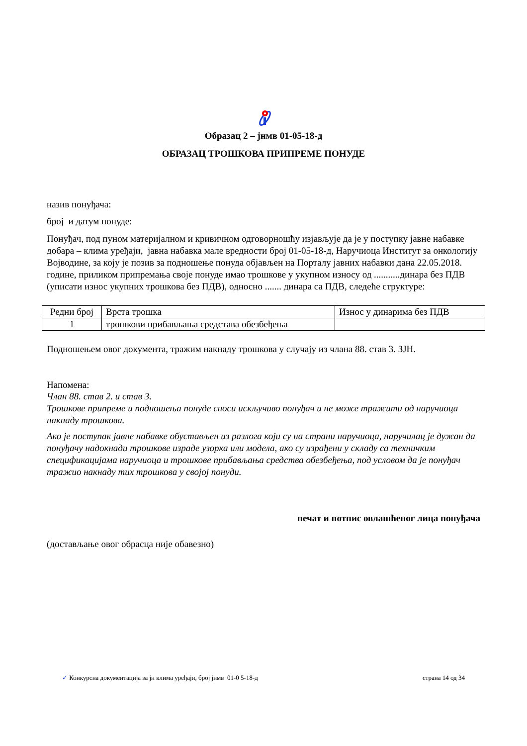Образац 2 – јнмв 01-05-18-д
ОБРАЗАЦ ТРОШКОВА ПРИПРЕМЕ ПОНУДЕ
назив понуђача:
број и датум понуде:
Понуђач, под пуном материјалном и кривичном одговорношћу изјављује да је у поступку јавне набавке добара – клима уређаји, јавна набавка мале вредности број 01-05-18-д, Наручиоца Институт за онкологију Војводине, за коју је позив за подношење понуда објављен на Порталу јавних набавки дана 22.05.2018. године, приликом припремања своје понуде имао трошкове у укупном износу од ...........динара без ПДВ (уписати износ укупних трошкова без ПДВ), односно ....... динара са ПДВ, следеће структуре:
| Редни број | Врста трошка | Износ у динарима без ПДВ |
| 1 | трошкови прибављања средстава обезбеђења | |
Подношењем овог документа, тражим накнаду трошкова у случају из члана 88. став 3. ЗЈН.
Напомена:
Члан 88. став 2. и став 3.
Трошкове припреме и подношења понуде сноси искључиво понуђач и не може тражити од наручиоца накнаду трошкова.
Ако је поступак јавне набавке обустављен из разлога који су на страни наручиоца, наручилац је дужан да понуђачу надокнади трошкове израде узорка или модела, ако су израђени у складу са техничким спецификацијама наручиоца и трошкове прибављања средства обезбеђења, под условом да је понуђач тражио накнаду тих трошкова у својој понуди.
печат и потпис овлашћеног лица понуђача
(достављање овог обрасца није обавезно)
✓ Конкурсна документација за јн клима уређаји, број јнмв 01-0 5-18-д страна 14 од 34